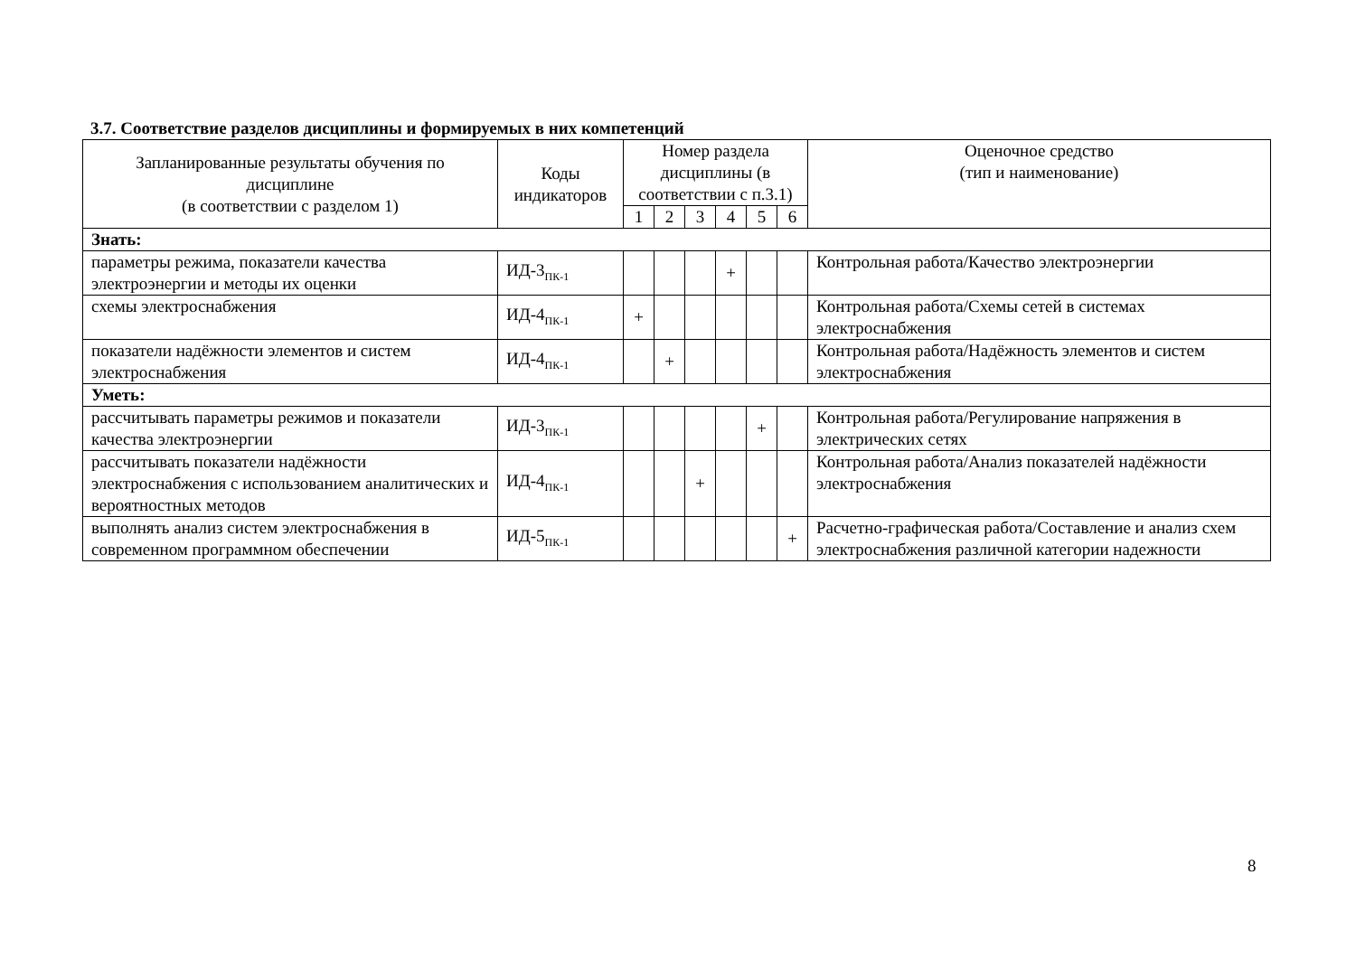3.7. Соответствие разделов дисциплины и формируемых в них компетенций
| Запланированные результаты обучения по дисциплине (в соответствии с разделом 1) | Коды индикаторов | Номер раздела дисциплины (в соответствии с п.3.1) | | | | | | Оценочное средство (тип и наименование) |
| --- | --- | --- | --- | --- | --- | --- | --- | --- |
| | | 1 | 2 | 3 | 4 | 5 | 6 | |
| Знать: | | | | | | | | |
| параметры режима, показатели качества электроэнергии и методы их оценки | ИД-3<sub>ПК-1</sub> | | | | + | | | Контрольная работа/Качество электроэнергии |
| схемы электроснабжения | ИД-4<sub>ПК-1</sub> | + | | | | | | Контрольная работа/Схемы сетей в системах электроснабжения |
| показатели надёжности элементов и систем электроснабжения | ИД-4<sub>ПК-1</sub> | | + | | | | | Контрольная работа/Надёжность элементов и систем электроснабжения |
| Уметь: | | | | | | | | |
| рассчитывать параметры режимов и показатели качества электроэнергии | ИД-3<sub>ПК-1</sub> | | | | | + | | Контрольная работа/Регулирование напряжения в электрических сетях |
| рассчитывать показатели надёжности электроснабжения с использованием аналитических и вероятностных методов | ИД-4<sub>ПК-1</sub> | | | + | | | | Контрольная работа/Анализ показателей надёжности электроснабжения |
| выполнять анализ систем электроснабжения в современном программном обеспечении | ИД-5<sub>ПК-1</sub> | | | | | | + | Расчетно-графическая работа/Составление и анализ схем электроснабжения различной категории надежности |
8